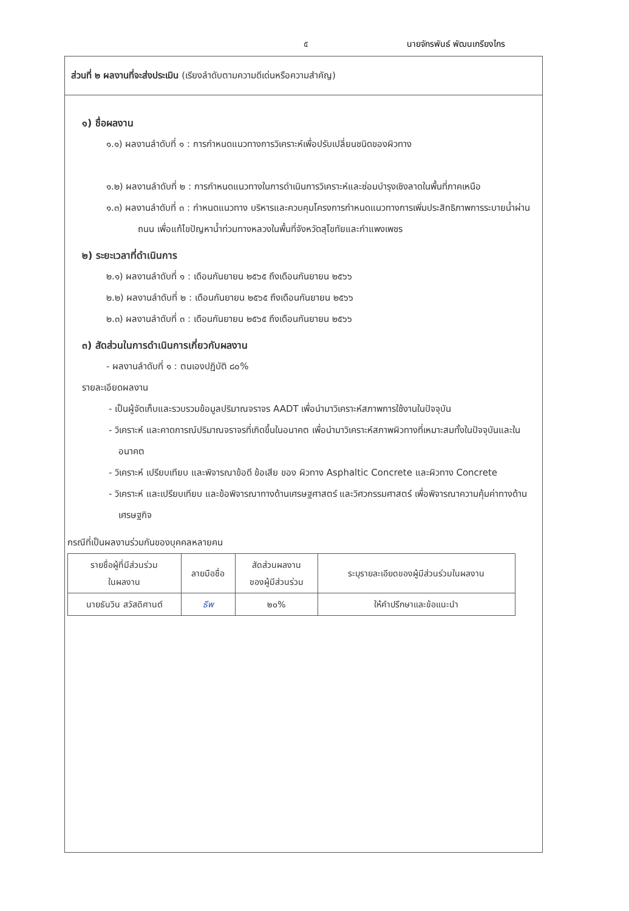๕ นายจักรพันธ์ พัฒนเกรียงไกร
ส่วนที่ ๒ ผลงานที่จะส่งประเมิน (เรียงลำดับตามความดีเด่นหรือความสำคัญ)
๑) ชื่อผลงาน
๑.๑) ผลงานลำดับที่ ๑ : การกำหนดแนวทางการวิเคราะห์เพื่อปรับเปลี่ยนชนิดของผิวทาง
๑.๒) ผลงานลำดับที่ ๒ : การกำหนดแนวทางในการดำเนินการวิเคราะห์และซ่อมบำรุงเชิงลาดในพื้นที่ภาคเหนือ
๑.๓) ผลงานลำดับที่ ๓ : กำหนดแนวทาง บริหารและควบคุมโครงการกำหนดแนวทางการเพิ่มประสิทธิภาพการระบายน้ำผ่านถนน เพื่อแก้ไขปัญหาน้ำท่วมทางหลวงในพื้นที่จังหวัดสุโขทัยและกำแพงเพชร
๒) ระยะเวลาที่ดำเนินการ
๒.๑) ผลงานลำดับที่ ๑ : เดือนกันยายน ๒๕๖๕ ถึงเดือนกันยายน ๒๕๖๖
๒.๒) ผลงานลำดับที่ ๒ : เดือนกันยายน ๒๕๖๕ ถึงเดือนกันยายน ๒๕๖๖
๒.๓) ผลงานลำดับที่ ๓ : เดือนกันยายน ๒๕๖๕ ถึงเดือนกันยายน ๒๕๖๖
๓) สัดส่วนในการดำเนินการเกี่ยวกับผลงาน
- ผลงานลำดับที่ ๑ : ตนเองปฏิบัติ ๘๐%
รายละเอียดผลงาน
- เป็นผู้จัดเก็บและรวบรวมข้อมูลปริมาณจราจร AADT เพื่อนำมาวิเคราะห์สภาพการใช้งานในปัจจุบัน
- วิเคราะห์ และคาดการณ์ปริมาณจราจรที่เกิดขึ้นในอนาคต เพื่อนำมาวิเคราะห์สภาพผิวทางที่เหมาะสมทั้งในปัจจุบันและในอนาคต
- วิเคราะห์ เปรียบเทียบ และพิจารณาข้อดี ข้อเสีย ของ ผิวทาง Asphaltic Concrete และผิวทาง Concrete
- วิเคราะห์ และเปรียบเทียบ และข้อพิจารณาทางด้านเศรษฐศาสตร์ และวิศวกรรมศาสตร์ เพื่อพิจารณาความคุ้มค่าทางด้านเศรษฐกิจ
กรณีที่เป็นผลงานร่วมกันของบุคคลหลายคน
| รายชื่อผู้ที่มีส่วนร่วม ในผลงาน | ลายมือชื่อ | สัดส่วนผลงาน ของผู้มีส่วนร่วม | ระบุรายละเอียดของผู้มีส่วนร่วมในผลงาน |
| นายธันวิน สวัสดิศานต์ | ธีพ | ๒๐% | ให้คำปรึกษาและข้อแนะนำ |